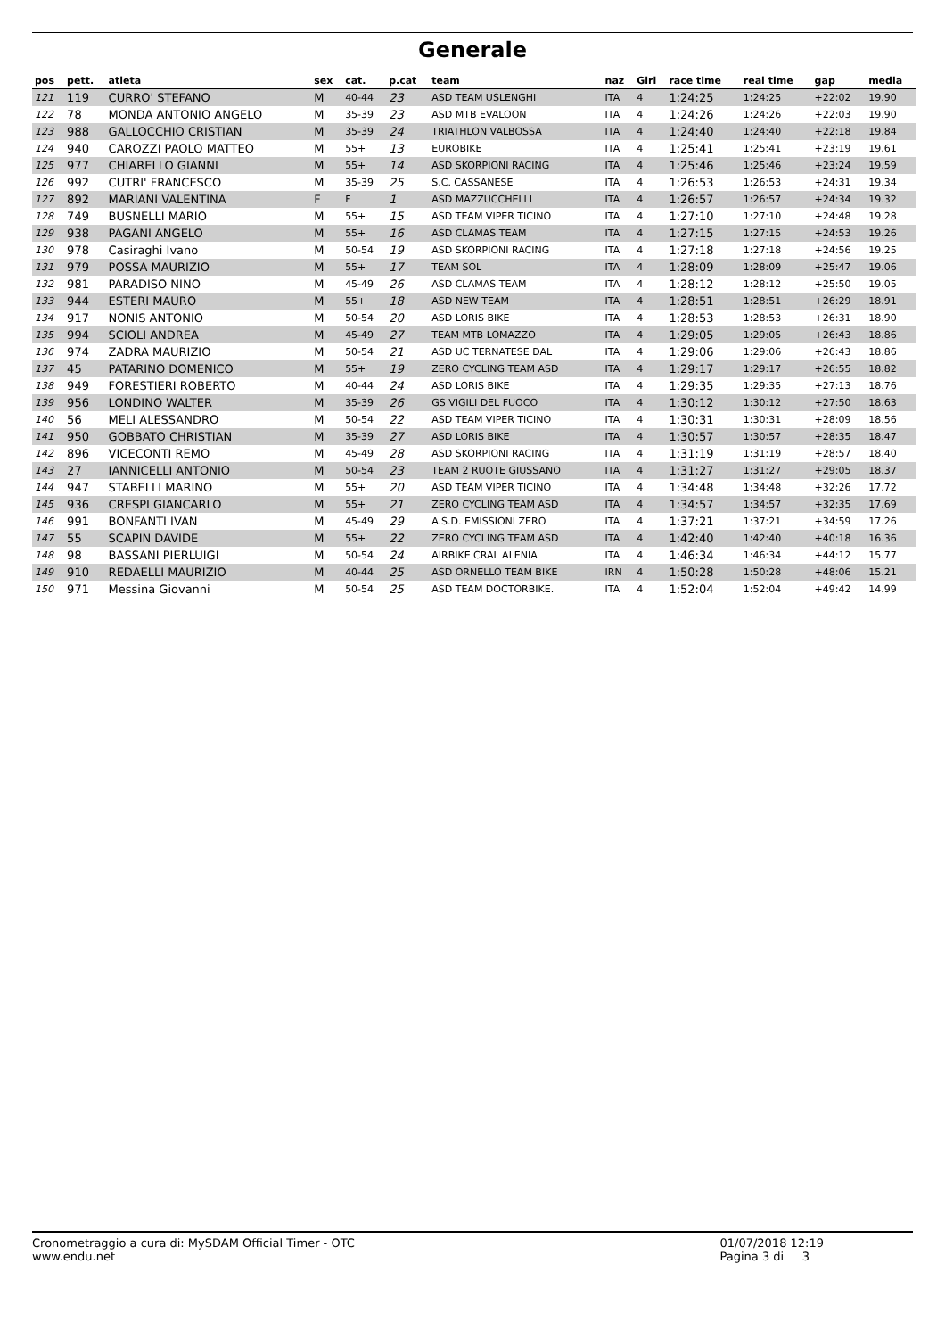Generale
| pos | pett. | atleta | sex | cat. | p.cat | team | naz | Giri | race time | real time | gap | media |
| --- | --- | --- | --- | --- | --- | --- | --- | --- | --- | --- | --- | --- |
| 121 | 119 | CURRO' STEFANO | M | 40-44 | 23 | ASD TEAM USLENGHI | ITA | 4 | 1:24:25 | 1:24:25 | +22:02 | 19.90 |
| 122 | 78 | MONDA ANTONIO ANGELO | M | 35-39 | 23 | ASD MTB EVALOON | ITA | 4 | 1:24:26 | 1:24:26 | +22:03 | 19.90 |
| 123 | 988 | GALLOCCHIO CRISTIAN | M | 35-39 | 24 | TRIATHLON VALBOSSA | ITA | 4 | 1:24:40 | 1:24:40 | +22:18 | 19.84 |
| 124 | 940 | CAROZZI PAOLO MATTEO | M | 55+ | 13 | EUROBIKE | ITA | 4 | 1:25:41 | 1:25:41 | +23:19 | 19.61 |
| 125 | 977 | CHIARELLO GIANNI | M | 55+ | 14 | ASD SKORPIONI RACING | ITA | 4 | 1:25:46 | 1:25:46 | +23:24 | 19.59 |
| 126 | 992 | CUTRI' FRANCESCO | M | 35-39 | 25 | S.C. CASSANESE | ITA | 4 | 1:26:53 | 1:26:53 | +24:31 | 19.34 |
| 127 | 892 | MARIANI VALENTINA | F | F | 1 | ASD MAZZUCCHELLI | ITA | 4 | 1:26:57 | 1:26:57 | +24:34 | 19.32 |
| 128 | 749 | BUSNELLI MARIO | M | 55+ | 15 | ASD TEAM VIPER TICINO | ITA | 4 | 1:27:10 | 1:27:10 | +24:48 | 19.28 |
| 129 | 938 | PAGANI ANGELO | M | 55+ | 16 | ASD CLAMAS TEAM | ITA | 4 | 1:27:15 | 1:27:15 | +24:53 | 19.26 |
| 130 | 978 | Casiraghi Ivano | M | 50-54 | 19 | ASD SKORPIONI RACING | ITA | 4 | 1:27:18 | 1:27:18 | +24:56 | 19.25 |
| 131 | 979 | POSSA MAURIZIO | M | 55+ | 17 | TEAM SOL | ITA | 4 | 1:28:09 | 1:28:09 | +25:47 | 19.06 |
| 132 | 981 | PARADISO NINO | M | 45-49 | 26 | ASD CLAMAS TEAM | ITA | 4 | 1:28:12 | 1:28:12 | +25:50 | 19.05 |
| 133 | 944 | ESTERI MAURO | M | 55+ | 18 | ASD NEW TEAM | ITA | 4 | 1:28:51 | 1:28:51 | +26:29 | 18.91 |
| 134 | 917 | NONIS ANTONIO | M | 50-54 | 20 | ASD LORIS BIKE | ITA | 4 | 1:28:53 | 1:28:53 | +26:31 | 18.90 |
| 135 | 994 | SCIOLI ANDREA | M | 45-49 | 27 | TEAM MTB LOMAZZO | ITA | 4 | 1:29:05 | 1:29:05 | +26:43 | 18.86 |
| 136 | 974 | ZADRA MAURIZIO | M | 50-54 | 21 | ASD UC TERNATESE DAL | ITA | 4 | 1:29:06 | 1:29:06 | +26:43 | 18.86 |
| 137 | 45 | PATARINO DOMENICO | M | 55+ | 19 | ZERO CYCLING TEAM ASD | ITA | 4 | 1:29:17 | 1:29:17 | +26:55 | 18.82 |
| 138 | 949 | FORESTIERI ROBERTO | M | 40-44 | 24 | ASD LORIS BIKE | ITA | 4 | 1:29:35 | 1:29:35 | +27:13 | 18.76 |
| 139 | 956 | LONDINO WALTER | M | 35-39 | 26 | GS VIGILI DEL FUOCO | ITA | 4 | 1:30:12 | 1:30:12 | +27:50 | 18.63 |
| 140 | 56 | MELI ALESSANDRO | M | 50-54 | 22 | ASD TEAM VIPER TICINO | ITA | 4 | 1:30:31 | 1:30:31 | +28:09 | 18.56 |
| 141 | 950 | GOBBATO CHRISTIAN | M | 35-39 | 27 | ASD LORIS BIKE | ITA | 4 | 1:30:57 | 1:30:57 | +28:35 | 18.47 |
| 142 | 896 | VICECONTI REMO | M | 45-49 | 28 | ASD SKORPIONI RACING | ITA | 4 | 1:31:19 | 1:31:19 | +28:57 | 18.40 |
| 143 | 27 | IANNICELLI ANTONIO | M | 50-54 | 23 | TEAM 2 RUOTE GIUSSANO | ITA | 4 | 1:31:27 | 1:31:27 | +29:05 | 18.37 |
| 144 | 947 | STABELLI MARINO | M | 55+ | 20 | ASD TEAM VIPER TICINO | ITA | 4 | 1:34:48 | 1:34:48 | +32:26 | 17.72 |
| 145 | 936 | CRESPI GIANCARLO | M | 55+ | 21 | ZERO CYCLING TEAM ASD | ITA | 4 | 1:34:57 | 1:34:57 | +32:35 | 17.69 |
| 146 | 991 | BONFANTI IVAN | M | 45-49 | 29 | A.S.D. EMISSIONI ZERO | ITA | 4 | 1:37:21 | 1:37:21 | +34:59 | 17.26 |
| 147 | 55 | SCAPIN DAVIDE | M | 55+ | 22 | ZERO CYCLING TEAM ASD | ITA | 4 | 1:42:40 | 1:42:40 | +40:18 | 16.36 |
| 148 | 98 | BASSANI PIERLUIGI | M | 50-54 | 24 | AIRBIKE CRAL ALENIA | ITA | 4 | 1:46:34 | 1:46:34 | +44:12 | 15.77 |
| 149 | 910 | REDAELLI MAURIZIO | M | 40-44 | 25 | ASD ORNELLO TEAM BIKE | IRN | 4 | 1:50:28 | 1:50:28 | +48:06 | 15.21 |
| 150 | 971 | Messina Giovanni | M | 50-54 | 25 | ASD TEAM DOCTORBIKE. | ITA | 4 | 1:52:04 | 1:52:04 | +49:42 | 14.99 |
Cronometraggio a cura di: MySDAM Official Timer - OTC
www.endu.net
01/07/2018 12:19
Pagina 3 di 3